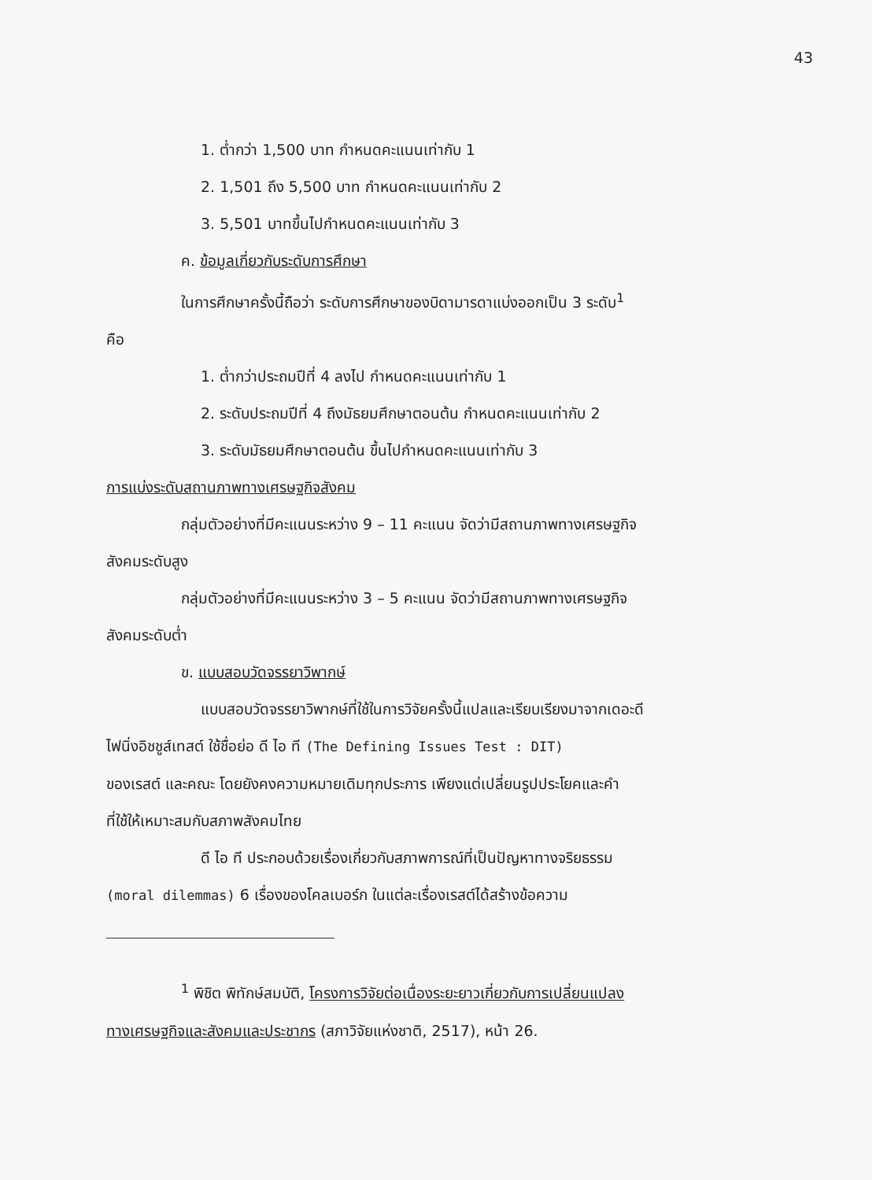43
1. ต่ำกว่า 1,500 บาท กำหนดคะแนนเท่ากับ 1
2. 1,501 ถึง 5,500 บาท กำหนดคะแนนเท่ากับ 2
3. 5,501 บาทขึ้นไปกำหนดคะแนนเท่ากับ 3
ค. ข้อมูลเกี่ยวกับระดับการศึกษา
ในการศึกษาครั้งนี้ถือว่า ระดับการศึกษาของบิดามารดาแบ่งออกเป็น 3 ระดับ<sup>1</sup>
คือ
1. ต่ำกว่าประถมปีที่ 4 ลงไป กำหนดคะแนนเท่ากับ 1
2. ระดับประถมปีที่ 4 ถึงมัธยมศึกษาตอนต้น กำหนดคะแนนเท่ากับ 2
3. ระดับมัธยมศึกษาตอนต้น ขึ้นไปกำหนดคะแนนเท่ากับ 3
การแบ่งระดับสถานภาพทางเศรษฐกิจสังคม
กลุ่มตัวอย่างที่มีคะแนนระหว่าง 9 – 11 คะแนน จัดว่ามีสถานภาพทางเศรษฐกิจ
สังคมระดับสูง
กลุ่มตัวอย่างที่มีคะแนนระหว่าง 3 – 5 คะแนน จัดว่ามีสถานภาพทางเศรษฐกิจ
สังคมระดับต่ำ
ข. แบบสอบวัดจรรยาวิพากษ์
แบบสอบวัดจรรยาวิพากษ์ที่ใช้ในการวิจัยครั้งนี้แปลและเรียบเรียงมาจากเดอะดี
ไฟนิ่งอิชชูส์เทสต์ ใช้ชื่อย่อ ดี ไอ ที (The Defining Issues Test : DIT)
ของเรสต์ และคณะ โดยยังคงความหมายเดิมทุกประการ เพียงแต่เปลี่ยนรูปประโยคและคำ
ที่ใช้ให้เหมาะสมกับสภาพสังคมไทย
ดี ไอ ที ประกอบด้วยเรื่องเกี่ยวกับสภาพการณ์ที่เป็นปัญหาทางจริยธรรม
(moral dilemmas) 6 เรื่องของโคลเบอร์ก ในแต่ละเรื่องเรสต์ได้สร้างข้อความ
<sup>1</sup> พิชิต พิทักษ์สมบัติ, โครงการวิจัยต่อเนื่องระยะยาวเกี่ยวกับการเปลี่ยนแปลง
ทางเศรษฐกิจและสังคมและประชากร (สภาวิจัยแห่งชาติ, 2517), หน้า 26.